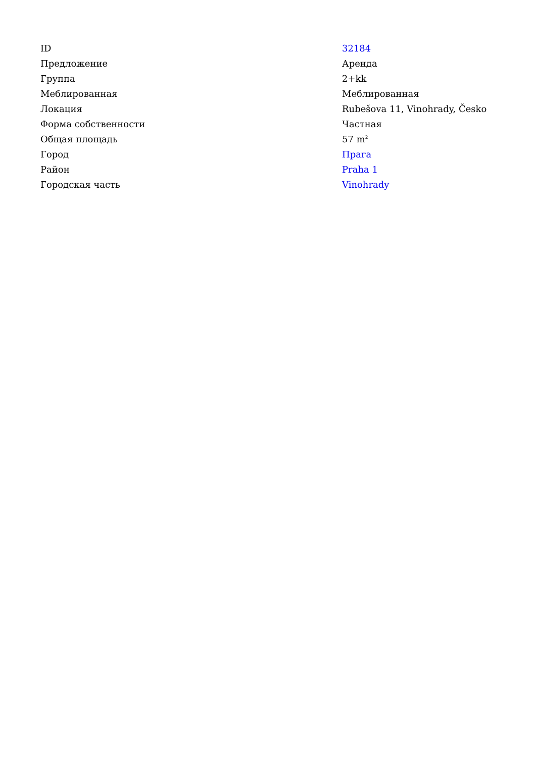| ID | 32184 |
| Предложение | Аренда |
| Группа | 2+kk |
| Меблированная | Меблированная |
| Локация | Rubešova 11, Vinohrady, Česko |
| Форма собственности | Частная |
| Общая площадь | 57 m<sup>2</sup> |
| Город | Прага |
| Район | Praha 1 |
| Городская часть | Vinohrady |